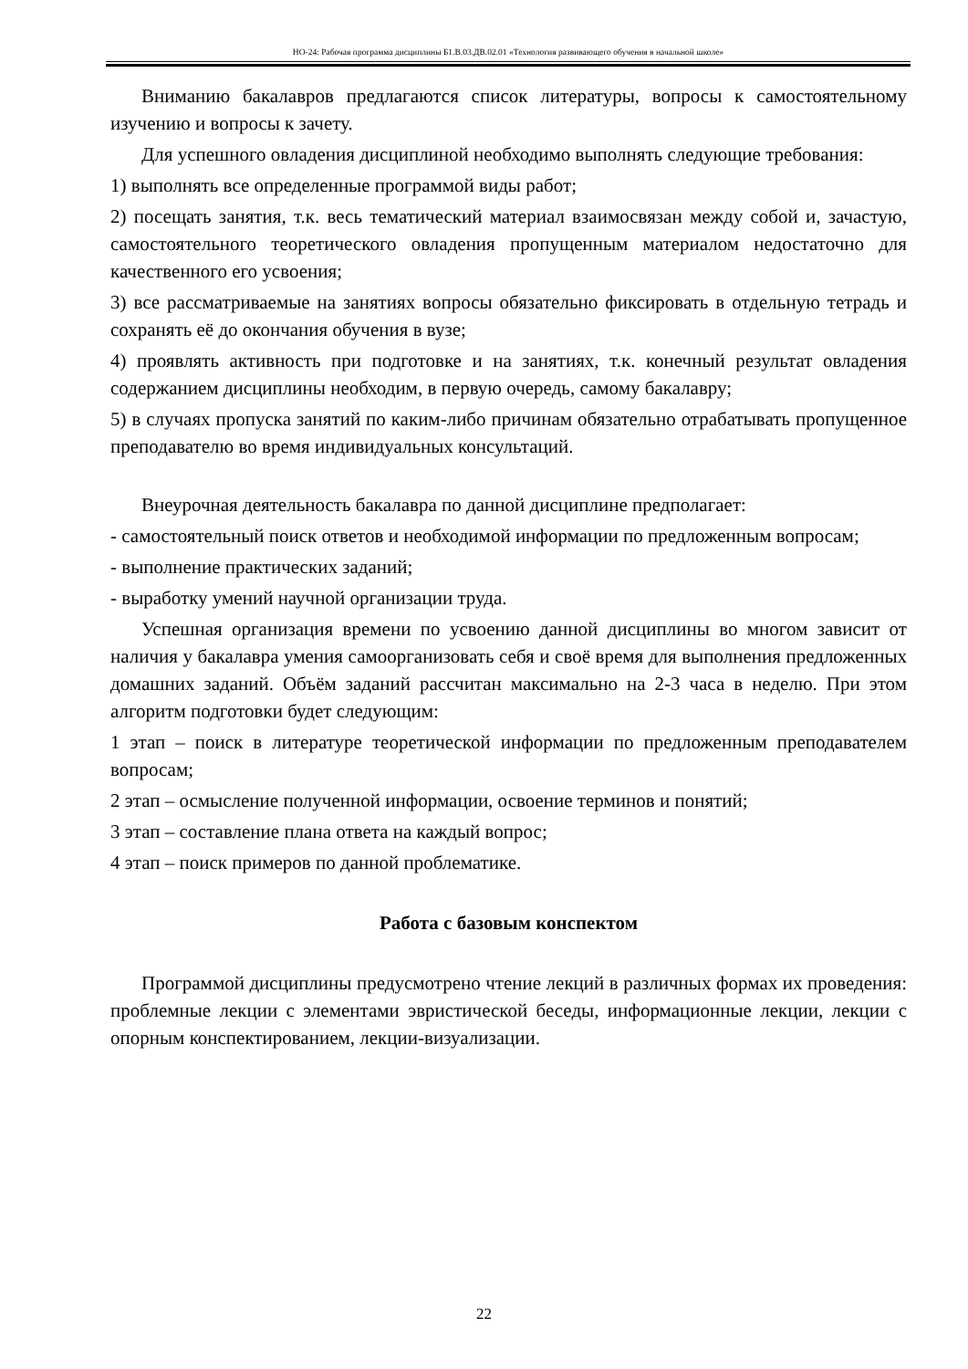НО-24: Рабочая программа дисциплины Б1.В.03.ДВ.02.01 «Технология развивающего обучения в начальной школе»
Вниманию бакалавров предлагаются список литературы, вопросы к самостоятельному изучению и вопросы к зачету.
Для успешного овладения дисциплиной необходимо выполнять следующие требования:
1) выполнять все определенные программой виды работ;
2) посещать занятия, т.к. весь тематический материал взаимосвязан между собой и, зачастую, самостоятельного теоретического овладения пропущенным материалом недостаточно для качественного его усвоения;
3) все рассматриваемые на занятиях вопросы обязательно фиксировать в отдельную тетрадь и сохранять её до окончания обучения в вузе;
4) проявлять активность при подготовке и на занятиях, т.к. конечный результат овладения содержанием дисциплины необходим, в первую очередь, самому бакалавру;
5) в случаях пропуска занятий по каким-либо причинам обязательно отрабатывать пропущенное преподавателю во время индивидуальных консультаций.
Внеурочная деятельность бакалавра по данной дисциплине предполагает:
- самостоятельный поиск ответов и необходимой информации по предложенным вопросам;
- выполнение практических заданий;
- выработку умений научной организации труда.
Успешная организация времени по усвоению данной дисциплины во многом зависит от наличия у бакалавра умения самоорганизовать себя и своё время для выполнения предложенных домашних заданий. Объём заданий рассчитан максимально на 2-3 часа в неделю. При этом алгоритм подготовки будет следующим:
1 этап – поиск в литературе теоретической информации по предложенным преподавателем вопросам;
2 этап – осмысление полученной информации, освоение терминов и понятий;
3 этап – составление плана ответа на каждый вопрос;
4 этап – поиск примеров по данной проблематике.
Работа с базовым конспектом
Программой дисциплины предусмотрено чтение лекций в различных формах их проведения: проблемные лекции с элементами эвристической беседы, информационные лекции, лекции с опорным конспектированием, лекции-визуализации.
22